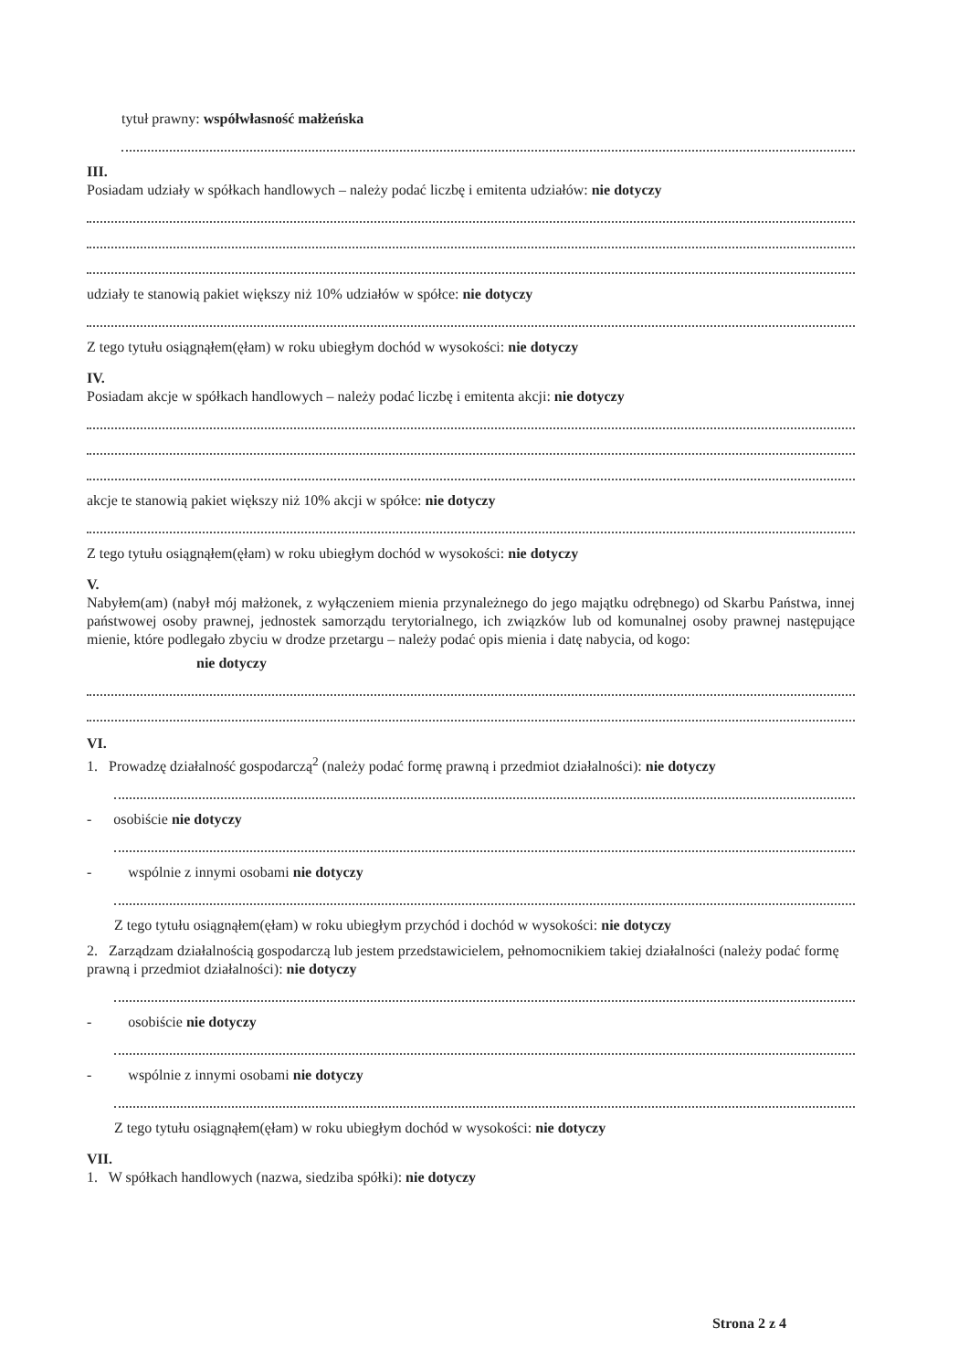tytuł prawny: współwłasność małżeńska
III.
Posiadam udziały w spółkach handlowych – należy podać liczbę i emitenta udziałów: nie dotyczy
udziały te stanowią pakiet większy niż 10% udziałów w spółce: nie dotyczy
Z tego tytułu osiągnąłem(ęłam) w roku ubiegłym dochód w wysokości: nie dotyczy
IV.
Posiadam akcje w spółkach handlowych – należy podać liczbę i emitenta akcji: nie dotyczy
akcje te stanowią pakiet większy niż 10% akcji w spółce: nie dotyczy
Z tego tytułu osiągnąłem(ęłam) w roku ubiegłym dochód w wysokości: nie dotyczy
V.
Nabyłem(am) (nabył mój małżonek, z wyłączeniem mienia przynależnego do jego majątku odrębnego) od Skarbu Państwa, innej państwowej osoby prawnej, jednostek samorządu terytorialnego, ich związków lub od komunalnej osoby prawnej następujące mienie, które podlegało zbyciu w drodze przetargu – należy podać opis mienia i datę nabycia, od kogo:
nie dotyczy
VI.
1. Prowadzę działalność gospodarczą<sup>2</sup> (należy podać formę prawną i przedmiot działalności): nie dotyczy
- osobiście nie dotyczy
- wspólnie z innymi osobami nie dotyczy
Z tego tytułu osiągnąłem(ęłam) w roku ubiegłym przychód i dochód w wysokości: nie dotyczy
2. Zarządzam działalnością gospodarczą lub jestem przedstawicielem, pełnomocnikiem takiej działalności (należy podać formę prawną i przedmiot działalności): nie dotyczy
- osobiście nie dotyczy
- wspólnie z innymi osobami nie dotyczy
Z tego tytułu osiągnąłem(ęłam) w roku ubiegłym dochód w wysokości: nie dotyczy
VII.
1. W spółkach handlowych (nazwa, siedziba spółki): nie dotyczy
Strona 2 z 4